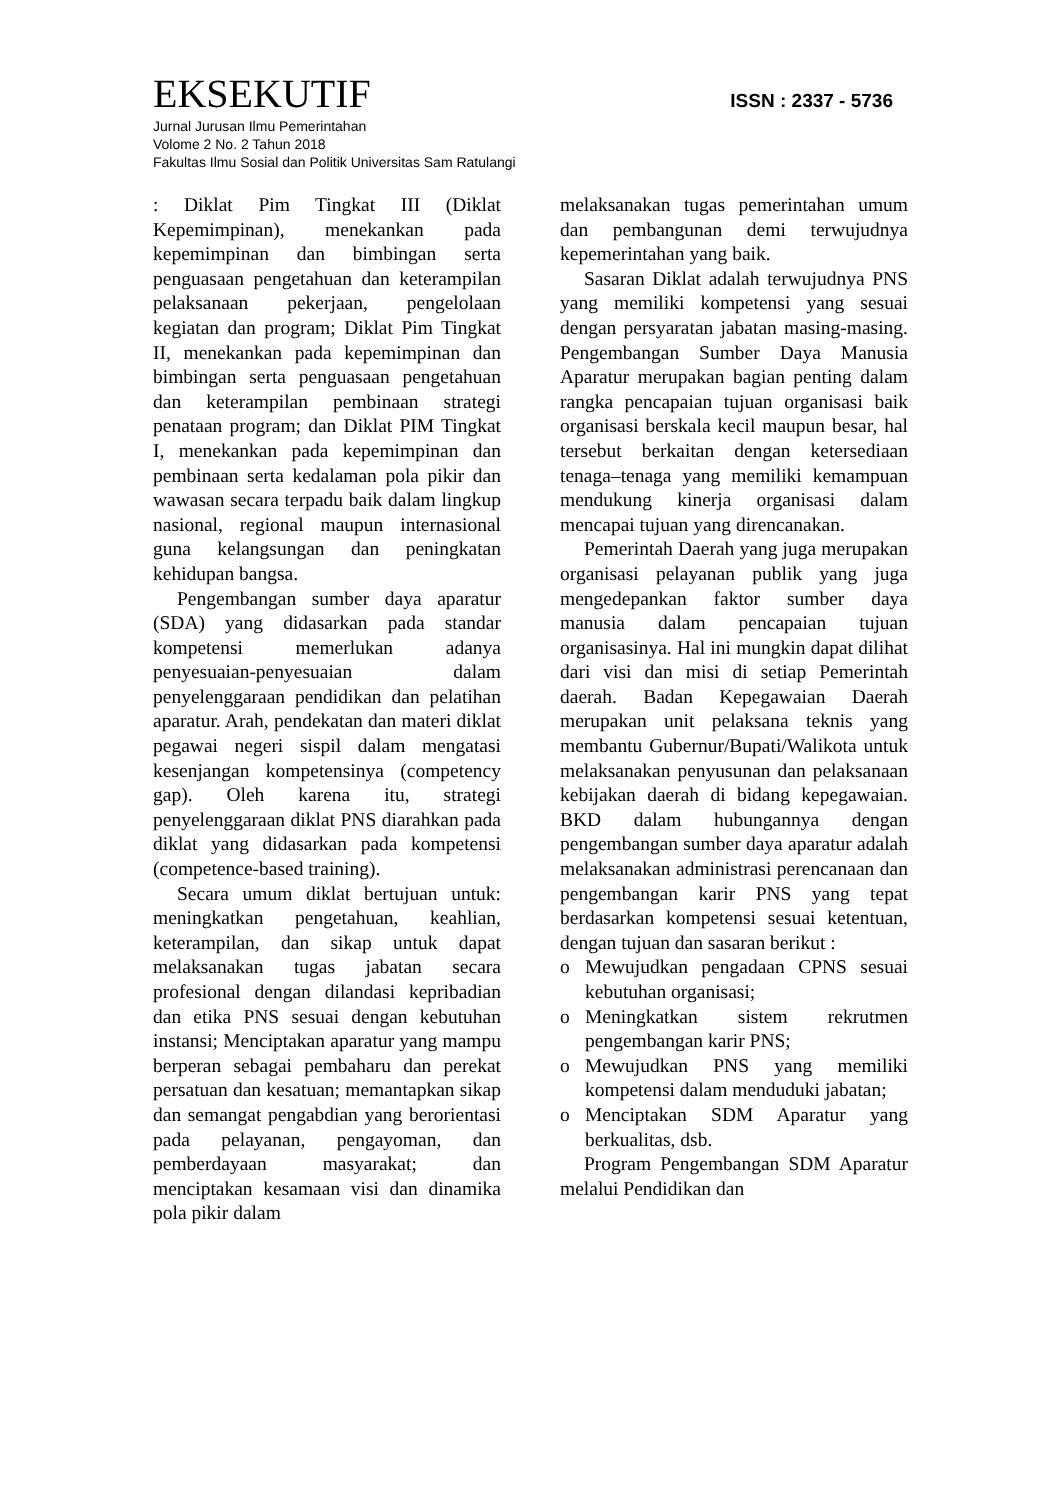EKSEKUTIF ISSN : 2337 - 5736
Jurnal Jurusan Ilmu Pemerintahan
Volome 2 No. 2 Tahun 2018
Fakultas Ilmu Sosial dan Politik Universitas Sam Ratulangi
: Diklat Pim Tingkat III (Diklat Kepemimpinan), menekankan pada kepemimpinan dan bimbingan serta penguasaan pengetahuan dan keterampilan pelaksanaan pekerjaan, pengelolaan kegiatan dan program; Diklat Pim Tingkat II, menekankan pada kepemimpinan dan bimbingan serta penguasaan pengetahuan dan keterampilan pembinaan strategi penataan program; dan Diklat PIM Tingkat I, menekankan pada kepemimpinan dan pembinaan serta kedalaman pola pikir dan wawasan secara terpadu baik dalam lingkup nasional, regional maupun internasional guna kelangsungan dan peningkatan kehidupan bangsa.
Pengembangan sumber daya aparatur (SDA) yang didasarkan pada standar kompetensi memerlukan adanya penyesuaian-penyesuaian dalam penyelenggaraan pendidikan dan pelatihan aparatur. Arah, pendekatan dan materi diklat pegawai negeri sispil dalam mengatasi kesenjangan kompetensinya (competency gap). Oleh karena itu, strategi penyelenggaraan diklat PNS diarahkan pada diklat yang didasarkan pada kompetensi (competence-based training).
Secara umum diklat bertujuan untuk: meningkatkan pengetahuan, keahlian, keterampilan, dan sikap untuk dapat melaksanakan tugas jabatan secara profesional dengan dilandasi kepribadian dan etika PNS sesuai dengan kebutuhan instansi; Menciptakan aparatur yang mampu berperan sebagai pembaharu dan perekat persatuan dan kesatuan; memantapkan sikap dan semangat pengabdian yang berorientasi pada pelayanan, pengayoman, dan pemberdayaan masyarakat; dan menciptakan kesamaan visi dan dinamika pola pikir dalam
melaksanakan tugas pemerintahan umum dan pembangunan demi terwujudnya kepemerintahan yang baik.
Sasaran Diklat adalah terwujudnya PNS yang memiliki kompetensi yang sesuai dengan persyaratan jabatan masing-masing. Pengembangan Sumber Daya Manusia Aparatur merupakan bagian penting dalam rangka pencapaian tujuan organisasi baik organisasi berskala kecil maupun besar, hal tersebut berkaitan dengan ketersediaan tenaga–tenaga yang memiliki kemampuan mendukung kinerja organisasi dalam mencapai tujuan yang direncanakan.
Pemerintah Daerah yang juga merupakan organisasi pelayanan publik yang juga mengedepankan faktor sumber daya manusia dalam pencapaian tujuan organisasinya. Hal ini mungkin dapat dilihat dari visi dan misi di setiap Pemerintah daerah. Badan Kepegawaian Daerah merupakan unit pelaksana teknis yang membantu Gubernur/Bupati/Walikota untuk melaksanakan penyusunan dan pelaksanaan kebijakan daerah di bidang kepegawaian. BKD dalam hubungannya dengan pengembangan sumber daya aparatur adalah melaksanakan administrasi perencanaan dan pengembangan karir PNS yang tepat berdasarkan kompetensi sesuai ketentuan, dengan tujuan dan sasaran berikut :
o Mewujudkan pengadaan CPNS sesuai kebutuhan organisasi;
o Meningkatkan sistem rekrutmen pengembangan karir PNS;
o Mewujudkan PNS yang memiliki kompetensi dalam menduduki jabatan;
o Menciptakan SDM Aparatur yang berkualitas, dsb.
Program Pengembangan SDM Aparatur melalui Pendidikan dan